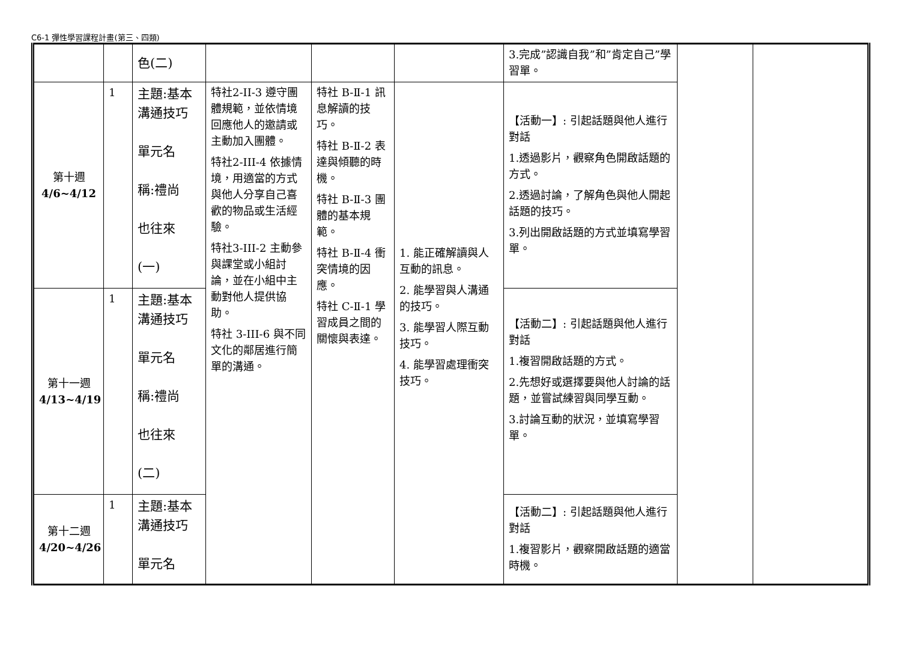C6-1 彈性學習課程計畫(第三、四類)
| | | 色(二) | | | | 3.完成”認識自我”和”肯定自己”學習單。 | | |
| 第十週 4/6~4/12 | 1 | 主題:基本溝通技巧 單元名 稱:禮尚 也往來 (一) | 特社2-II-3 遵守團體規範，並依情境回應他人的邀請或主動加入團體。 特社2-III-4 依據情境，用適當的方式與他人分享自己喜歡的物品或生活經驗。 特社3-III-2 主動參與課堂或小組討論，並在小組中主動對他人提供協助。 特社 3-III-6 與不同文化的鄰居進行簡單的溝通。 | 特社 B-Ⅱ-1 訊息解讀的技巧。 特社 B-Ⅱ-2 表達與傾聽的時機。 特社 B-Ⅱ-3 團體的基本規範。 特社 B-Ⅱ-4 衝突情境的因應。 特社 C-Ⅱ-1 學習成員之間的關懷與表達。 | 1. 能正確解讀與人互動的訊息。 2. 能學習與人溝通的技巧。 3. 能學習人際互動技巧。 4. 能學習處理衝突技巧。 | 【活動一】: 引起話題與他人進行對話 1.透過影片，觀察角色開啟話題的方式。 2.透過討論，了解角色與他人開起話題的技巧。 3.列出開啟話題的方式並填寫學習單。 | | |
| 第十一週 4/13~4/19 | 1 | 主題:基本溝通技巧 單元名 稱:禮尚 也往來 (二) | | | | 【活動二】: 引起話題與他人進行對話 1.複習開啟話題的方式。 2.先想好或選擇要與他人討論的話題，並嘗試練習與同學互動。 3.討論互動的狀況，並填寫學習單。 | | |
| 第十二週 4/20~4/26 | 1 | 主題:基本溝通技巧 單元名 | | | | 【活動二】: 引起話題與他人進行對話 1.複習影片，觀察開啟話題的適當時機。 | | |